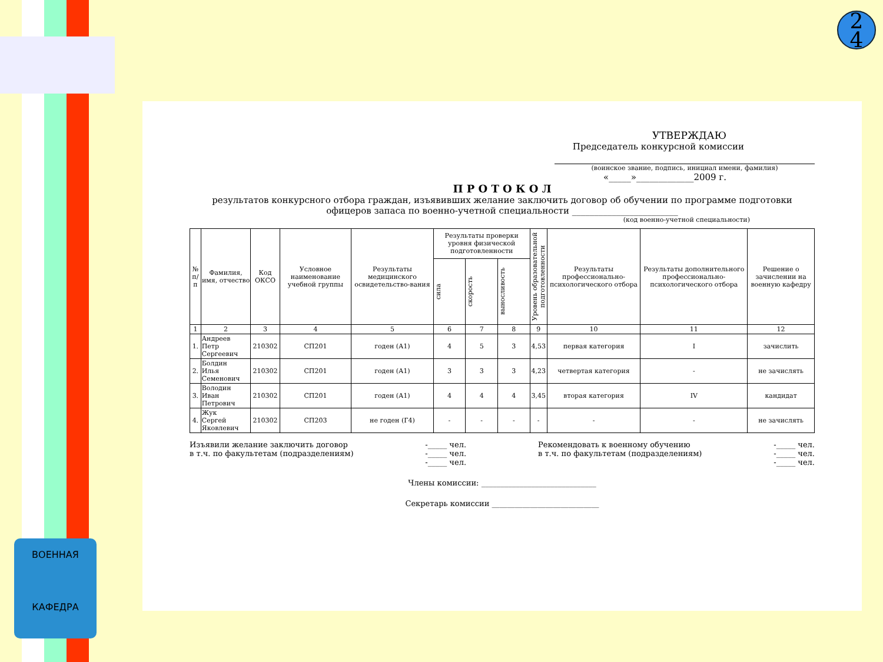ВОЕННАЯ
КАФЕДРА
2
4
УТВЕРЖДАЮ
Председатель конкурсной комиссии
(воинское звание, подпись, инициал имени, фамилия)
«_____»_____________2009 г.
П Р О Т О К О Л
результатов конкурсного отбора граждан, изъявивших желание заключить договор об обучении по программе подготовки офицеров запаса по военно-учетной специальности ________________________
(код военно-учетной специальности)
| № п/п | Фамилия, имя, отчество | Код ОКСО | Условное наименование учебной группы | Результаты медицинского освидетельство-вания | Результаты проверки уровня физической подготовленности | | | Уровень образовательной подготовленности | Результаты профессионально-психологического отбора | Результаты дополнительного профессионально-психологического отбора | Решение о зачислении на военную кафедру |
| --- | --- | --- | --- | --- | --- | --- | --- | --- | --- | --- | --- |
| | | | | | сила | скорость | выносливость | | | | |
| 1 | 2 | 3 | 4 | 5 | 6 | 7 | 8 | 9 | 10 | 11 | 12 |
| 1. | Андреев Петр Сергеевич | 210302 | СП201 | годен (А1) | 4 | 5 | 3 | 4,53 | первая категория | I | зачислить |
| 2. | Болдин Илья Семенович | 210302 | СП201 | годен (А1) | 3 | 3 | 3 | 4,23 | четвертая категория | - | не зачислять |
| 3. | Володин Иван Петрович | 210302 | СП201 | годен (А1) | 4 | 4 | 4 | 3,45 | вторая категория | IV | кандидат |
| 4. | Жук Сергей Яковлевич | 210302 | СП203 | не годен (Г4) | - | - | - | - | - | - | не зачислять |
Изъявили желание заключить договор
в т.ч. по факультетам (подразделениям)
-_____ чел.
-_____ чел.
-_____ чел.
Рекомендовать к военному обучению
в т.ч. по факультетам (подразделениям)
-_____ чел.
-_____ чел.
-_____ чел.
Члены комиссии: ______________________________
Секретарь комиссии ____________________________